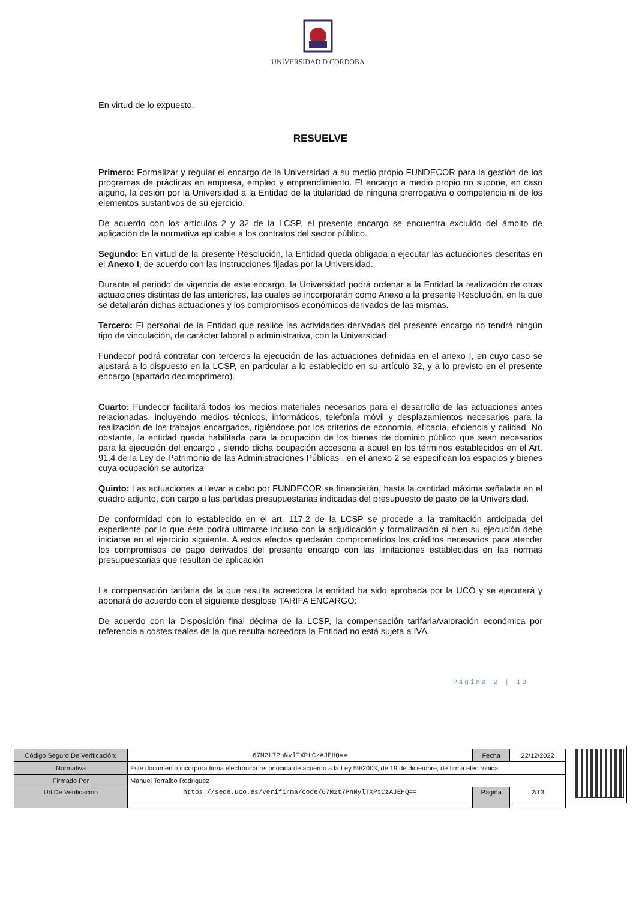UNIVERSIDAD D CORDOBA
En virtud de lo expuesto,
RESUELVE
Primero: Formalizar y regular el encargo de la Universidad a su medio propio FUNDECOR para la gestión de los programas de prácticas en empresa, empleo y emprendimiento. El encargo a medio propio no supone, en caso alguno, la cesión por la Universidad a la Entidad de la titularidad de ninguna prerrogativa o competencia ni de los elementos sustantivos de su ejercicio.
De acuerdo con los artículos 2 y 32 de la LCSP, el presente encargo se encuentra excluido del ámbito de aplicación de la normativa aplicable a los contratos del sector público.
Segundo: En virtud de la presente Resolución, la Entidad queda obligada a ejecutar las actuaciones descritas en el Anexo I, de acuerdo con las instrucciones fijadas por la Universidad.
Durante el periodo de vigencia de este encargo, la Universidad podrá ordenar a la Entidad la realización de otras actuaciones distintas de las anteriores, las cuales se incorporarán como Anexo a la presente Resolución, en la que se detallarán dichas actuaciones y los compromisos económicos derivados de las mismas.
Tercero: El personal de la Entidad que realice las actividades derivadas del presente encargo no tendrá ningún tipo de vinculación, de carácter laboral o administrativa, con la Universidad.
Fundecor podrá contratar con terceros la ejecución de las actuaciones definidas en el anexo I, en cuyo caso se ajustará a lo dispuesto en la LCSP, en particular a lo establecido en su artículo 32, y a lo previsto en el presente encargo (apartado decimoprimero).
Cuarto: Fundecor facilitará todos los medios materiales necesarios para el desarrollo de las actuaciones antes relacionadas, incluyendo medios técnicos, informáticos, telefonía móvil y desplazamientos necesarios para la realización de los trabajos encargados, rigiéndose por los criterios de economía, eficacia, eficiencia y calidad. No obstante, la entidad queda habilitada para la ocupación de los bienes de dominio público que sean necesarios para la ejecución del encargo , siendo dicha ocupación accesoria a aquel en los términos establecidos en el Art. 91.4 de la Ley de Patrimonio de las Administraciones Públicas . en el anexo 2 se especifican los espacios y bienes cuya ocupación se autoriza
Quinto: Las actuaciones a llevar a cabo por FUNDECOR se financiarán, hasta la cantidad máxima señalada en el cuadro adjunto, con cargo a las partidas presupuestarias indicadas del presupuesto de gasto de la Universidad.
De conformidad con lo establecido en el art. 117.2 de la LCSP se procede a la tramitación anticipada del expediente por lo que éste podrá ultimarse incluso con la adjudicación y formalización si bien su ejecución debe iniciarse en el ejercicio siguiente. A estos efectos quedarán comprometidos los créditos necesarios para atender los compromisos de pago derivados del presente encargo con las limitaciones establecidas en las normas presupuestarias que resultan de aplicación
La compensación tarifaria de la que resulta acreedora la entidad ha sido aprobada por la UCO y se ejecutará y abonará de acuerdo con el siguiente desglose TARIFA ENCARGO:
De acuerdo con la Disposición final décima de la LCSP, la compensación tarifaria/valoración económica por referencia a costes reales de la que resulta acreedora la Entidad no está sujeta a IVA.
Página 2 | 13
| Código Seguro De Verificación: | 67M2t7PnNylTXPtCzAJEHQ== | Fecha | 22/12/2022 |
| Normativa | Este documento incorpora firma electrónica reconocida de acuerdo a la Ley 59/2003, de 19 de diciembre, de firma electrónica. | | |
| Firmado Por | Manuel Torralbo Rodriguez | | |
| Url De Verificación | https://sede.uco.es/verifirma/code/67M2t7PnNylTXPtCzAJEHQ== | Página | 2/13 |